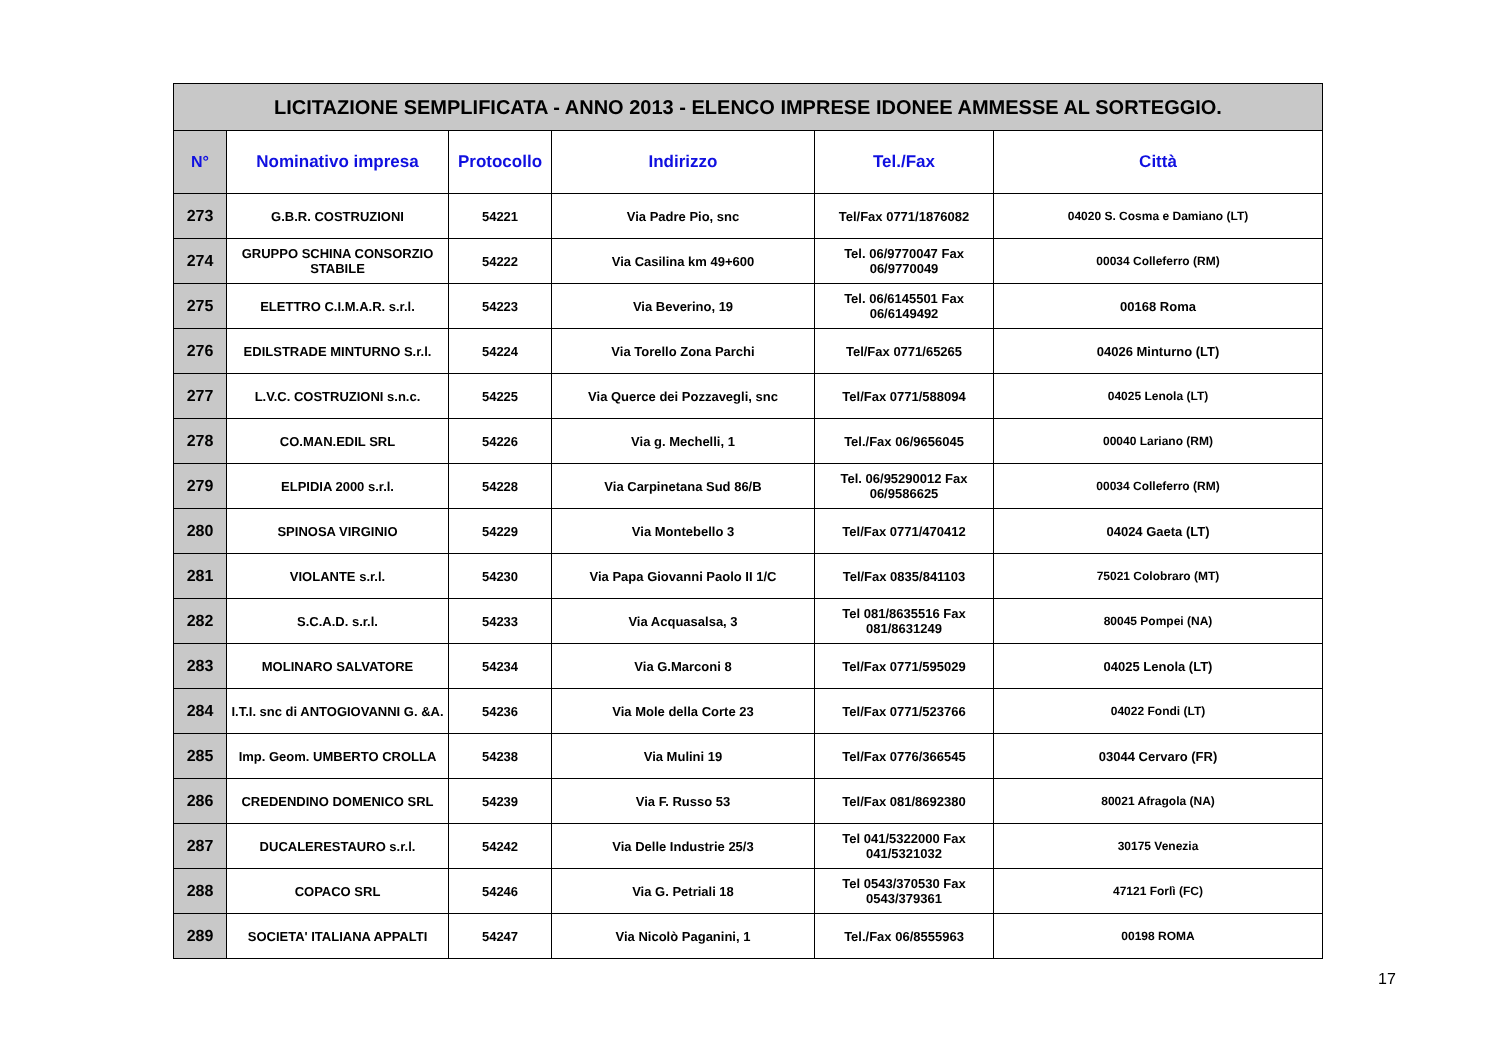| LICITAZIONE SEMPLIFICATA - ANNO 2013 - ELENCO IMPRESE IDONEE AMMESSE AL SORTEGGIO. | | | | | |
| N° | Nominativo impresa | Protocollo | Indirizzo | Tel./Fax | Città |
| 273 | G.B.R. COSTRUZIONI | 54221 | Via Padre Pio, snc | Tel/Fax 0771/1876082 | 04020 S. Cosma e Damiano (LT) |
| 274 | GRUPPO SCHINA CONSORZIO STABILE | 54222 | Via Casilina km 49+600 | Tel. 06/9770047 Fax 06/9770049 | 00034 Colleferro (RM) |
| 275 | ELETTRO C.I.M.A.R. s.r.l. | 54223 | Via Beverino, 19 | Tel. 06/6145501 Fax 06/6149492 | 00168 Roma |
| 276 | EDILSTRADE MINTURNO S.r.l. | 54224 | Via Torello Zona Parchi | Tel/Fax 0771/65265 | 04026 Minturno (LT) |
| 277 | L.V.C. COSTRUZIONI s.n.c. | 54225 | Via Querce dei Pozzavegli, snc | Tel/Fax 0771/588094 | 04025 Lenola (LT) |
| 278 | CO.MAN.EDIL SRL | 54226 | Via g. Mechelli, 1 | Tel./Fax 06/9656045 | 00040 Lariano (RM) |
| 279 | ELPIDIA 2000 s.r.l. | 54228 | Via Carpinetana Sud 86/B | Tel. 06/95290012 Fax 06/9586625 | 00034 Colleferro (RM) |
| 280 | SPINOSA VIRGINIO | 54229 | Via Montebello 3 | Tel/Fax 0771/470412 | 04024 Gaeta (LT) |
| 281 | VIOLANTE s.r.l. | 54230 | Via Papa Giovanni Paolo II 1/C | Tel/Fax 0835/841103 | 75021 Colobraro (MT) |
| 282 | S.C.A.D. s.r.l. | 54233 | Via Acquasalsa, 3 | Tel 081/8635516 Fax 081/8631249 | 80045 Pompei (NA) |
| 283 | MOLINARO SALVATORE | 54234 | Via G.Marconi 8 | Tel/Fax 0771/595029 | 04025 Lenola (LT) |
| 284 | I.T.I. snc di ANTOGIOVANNI G. &A. | 54236 | Via Mole della Corte 23 | Tel/Fax 0771/523766 | 04022 Fondi (LT) |
| 285 | Imp. Geom. UMBERTO CROLLA | 54238 | Via Mulini 19 | Tel/Fax 0776/366545 | 03044 Cervaro (FR) |
| 286 | CREDENDINO DOMENICO SRL | 54239 | Via F. Russo 53 | Tel/Fax 081/8692380 | 80021 Afragola (NA) |
| 287 | DUCALERESTAURO s.r.l. | 54242 | Via Delle Industrie 25/3 | Tel 041/5322000 Fax 041/5321032 | 30175 Venezia |
| 288 | COPACO SRL | 54246 | Via G. Petriali 18 | Tel 0543/370530 Fax 0543/379361 | 47121 Forlì (FC) |
| 289 | SOCIETA' ITALIANA APPALTI | 54247 | Via Nicolò Paganini, 1 | Tel./Fax 06/8555963 | 00198 ROMA |
17